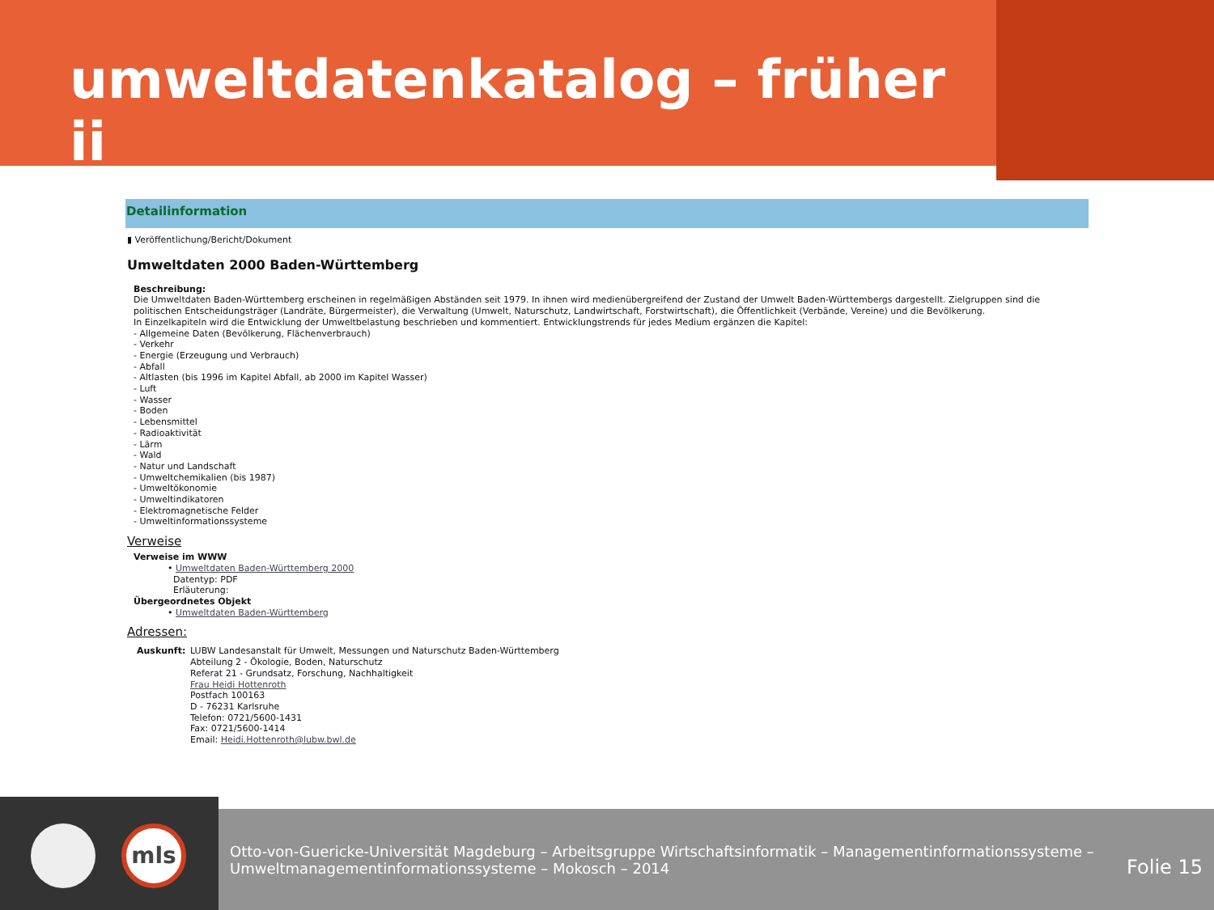umweltdatenkatalog – früher ii
Detailinformation
▮ Veröffentlichung/Bericht/Dokument
Umweltdaten 2000 Baden-Württemberg
Beschreibung:
Die Umweltdaten Baden-Württemberg erscheinen in regelmäßigen Abständen seit 1979. In ihnen wird medienübergreifend der Zustand der Umwelt Baden-Württembergs dargestellt. Zielgruppen sind die politischen Entscheidungsträger (Landräte, Bürgermeister), die Verwaltung (Umwelt, Naturschutz, Landwirtschaft, Forstwirtschaft), die Öffentlichkeit (Verbände, Vereine) und die Bevölkerung.
In Einzelkapiteln wird die Entwicklung der Umweltbelastung beschrieben und kommentiert. Entwicklungstrends für jedes Medium ergänzen die Kapitel:
- Allgemeine Daten (Bevölkerung, Flächenverbrauch)
- Verkehr
- Energie (Erzeugung und Verbrauch)
- Abfall
- Altlasten (bis 1996 im Kapitel Abfall, ab 2000 im Kapitel Wasser)
- Luft
- Wasser
- Boden
- Lebensmittel
- Radioaktivität
- Lärm
- Wald
- Natur und Landschaft
- Umweltchemikalien (bis 1987)
- Umweltökonomie
- Umweltindikatoren
- Elektromagnetische Felder
- Umweltinformationssysteme
Verweise
Verweise im WWW
• Umweltdaten Baden-Württemberg 2000
Datentyp: PDF
Erläuterung:
Übergeordnetes Objekt
• Umweltdaten Baden-Württemberg
Adressen:
Auskunft: LUBW Landesanstalt für Umwelt, Messungen und Naturschutz Baden-Württemberg
Abteilung 2 - Ökologie, Boden, Naturschutz
Referat 21 - Grundsatz, Forschung, Nachhaltigkeit
Frau Heidi Hottenroth
Postfach 100163
D - 76231 Karlsruhe
Telefon: 0721/5600-1431
Fax: 0721/5600-1414
Email: Heidi.Hottenroth@lubw.bwl.de
mls
Otto-von-Guericke-Universität Magdeburg – Arbeitsgruppe Wirtschaftsinformatik – Managementinformationssysteme –
Umweltmanagementinformationssysteme – Mokosch – 2014
Folie 15